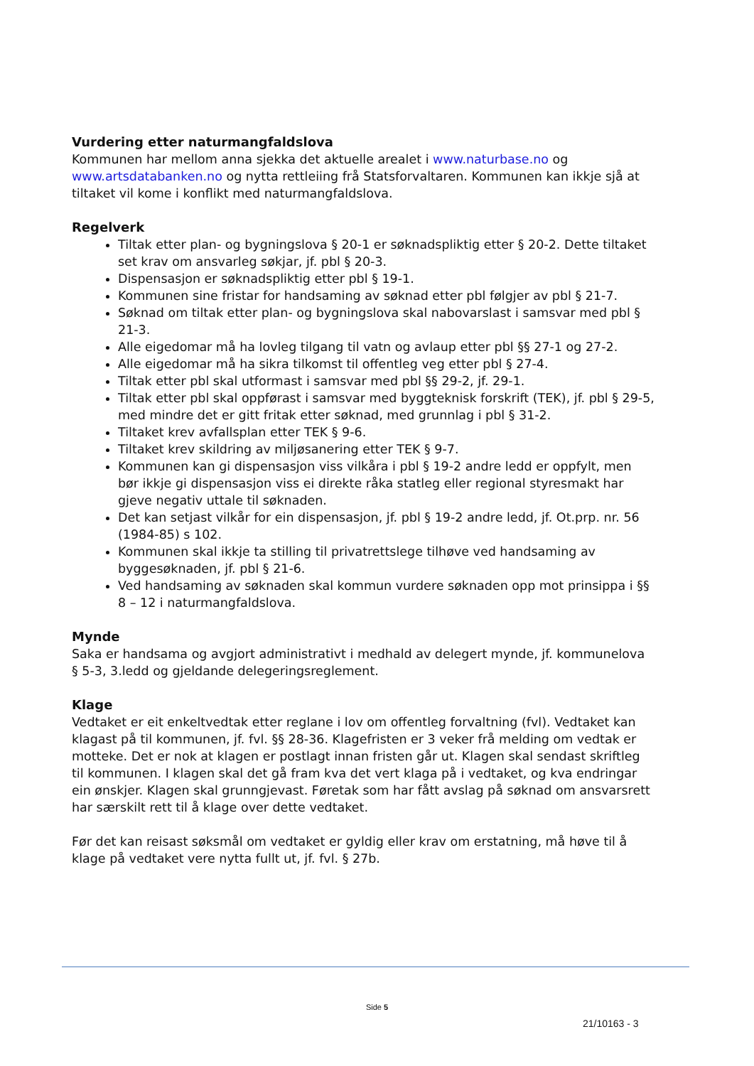Vurdering etter naturmangfaldslova
Kommunen har mellom anna sjekka det aktuelle arealet i www.naturbase.no og www.artsdatabanken.no og nytta rettleiing frå Statsforvaltaren. Kommunen kan ikkje sjå at tiltaket vil kome i konflikt med naturmangfaldslova.
Regelverk
Tiltak etter plan- og bygningslova § 20-1 er søknadspliktig etter § 20-2. Dette tiltaket set krav om ansvarleg søkjar, jf. pbl § 20-3.
Dispensasjon er søknadspliktig etter pbl § 19-1.
Kommunen sine fristar for handsaming av søknad etter pbl følgjer av pbl § 21-7.
Søknad om tiltak etter plan- og bygningslova skal nabovarslast i samsvar med pbl § 21-3.
Alle eigedomar må ha lovleg tilgang til vatn og avlaup etter pbl §§ 27-1 og 27-2.
Alle eigedomar må ha sikra tilkomst til offentleg veg etter pbl § 27-4.
Tiltak etter pbl skal utformast i samsvar med pbl §§ 29-2, jf. 29-1.
Tiltak etter pbl skal oppførast i samsvar med byggteknisk forskrift (TEK), jf. pbl § 29-5, med mindre det er gitt fritak etter søknad, med grunnlag i pbl § 31-2.
Tiltaket krev avfallsplan etter TEK § 9-6.
Tiltaket krev skildring av miljøsanering etter TEK § 9-7.
Kommunen kan gi dispensasjon viss vilkåra i pbl § 19-2 andre ledd er oppfylt, men bør ikkje gi dispensasjon viss ei direkte råka statleg eller regional styresmakt har gjeve negativ uttale til søknaden.
Det kan setjast vilkår for ein dispensasjon, jf. pbl § 19-2 andre ledd, jf. Ot.prp. nr. 56 (1984-85) s 102.
Kommunen skal ikkje ta stilling til privatrettslege tilhøve ved handsaming av byggesøknaden, jf. pbl § 21-6.
Ved handsaming av søknaden skal kommun vurdere søknaden opp mot prinsippa i §§ 8 – 12 i naturmangfaldslova.
Mynde
Saka er handsama og avgjort administrativt i medhald av delegert mynde, jf. kommunelova § 5-3, 3.ledd og gjeldande delegeringsreglement.
Klage
Vedtaket er eit enkeltvedtak etter reglane i lov om offentleg forvaltning (fvl). Vedtaket kan klagast på til kommunen, jf. fvl. §§ 28-36. Klagefristen er 3 veker frå melding om vedtak er motteke. Det er nok at klagen er postlagt innan fristen går ut. Klagen skal sendast skriftleg til kommunen. I klagen skal det gå fram kva det vert klaga på i vedtaket, og kva endringar ein ønskjer. Klagen skal grunngjevast. Føretak som har fått avslag på søknad om ansvarsrett har særskilt rett til å klage over dette vedtaket.
Før det kan reisast søksmål om vedtaket er gyldig eller krav om erstatning, må høve til å klage på vedtaket vere nytta fullt ut, jf. fvl. § 27b.
Side 5
21/10163 - 3